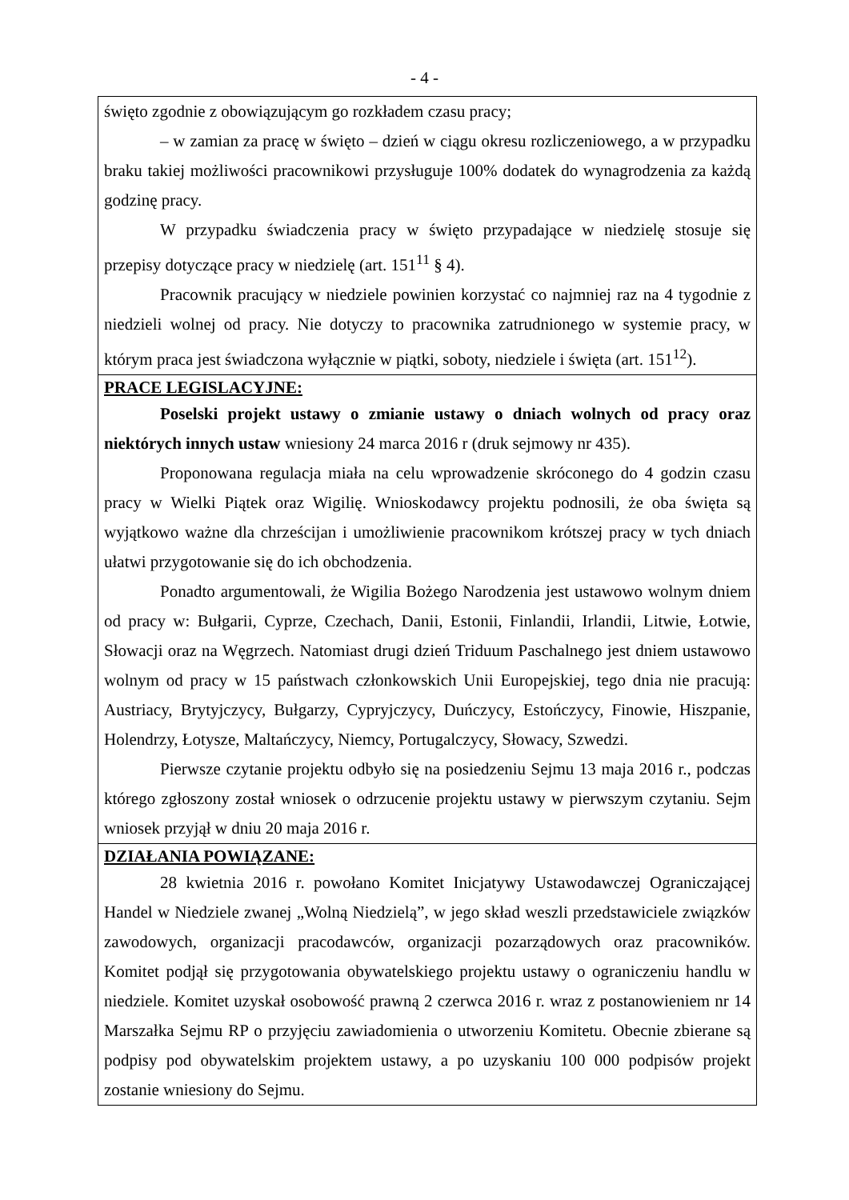- 4 -
święto zgodnie z obowiązującym go rozkładem czasu pracy;
– w zamian za pracę w święto – dzień w ciągu okresu rozliczeniowego, a w przypadku braku takiej możliwości pracownikowi przysługuje 100% dodatek do wynagrodzenia za każdą godzinę pracy.
W przypadku świadczenia pracy w święto przypadające w niedzielę stosuje się przepisy dotyczące pracy w niedzielę (art. 151<sup>11</sup> § 4).
Pracownik pracujący w niedziele powinien korzystać co najmniej raz na 4 tygodnie z niedzieli wolnej od pracy. Nie dotyczy to pracownika zatrudnionego w systemie pracy, w którym praca jest świadczona wyłącznie w piątki, soboty, niedziele i święta (art. 151<sup>12</sup>).
PRACE LEGISLACYJNE:
Poselski projekt ustawy o zmianie ustawy o dniach wolnych od pracy oraz niektórych innych ustaw wniesiony 24 marca 2016 r (druk sejmowy nr 435).
Proponowana regulacja miała na celu wprowadzenie skróconego do 4 godzin czasu pracy w Wielki Piątek oraz Wigilię. Wnioskodawcy projektu podnosili, że oba święta są wyjątkowo ważne dla chrześcijan i umożliwienie pracownikom krótszej pracy w tych dniach ułatwi przygotowanie się do ich obchodzenia.
Ponadto argumentowali, że Wigilia Bożego Narodzenia jest ustawowo wolnym dniem od pracy w: Bułgarii, Cyprze, Czechach, Danii, Estonii, Finlandii, Irlandii, Litwie, Łotwie, Słowacji oraz na Węgrzech. Natomiast drugi dzień Triduum Paschalnego jest dniem ustawowo wolnym od pracy w 15 państwach członkowskich Unii Europejskiej, tego dnia nie pracują: Austriacy, Brytyjczycy, Bułgarzy, Cypryjczycy, Duńczycy, Estończycy, Finowie, Hiszpanie, Holendrzy, Łotysze, Maltańczycy, Niemcy, Portugalczycy, Słowacy, Szwedzi.
Pierwsze czytanie projektu odbyło się na posiedzeniu Sejmu 13 maja 2016 r., podczas którego zgłoszony został wniosek o odrzucenie projektu ustawy w pierwszym czytaniu. Sejm wniosek przyjął w dniu 20 maja 2016 r.
DZIAŁANIA POWIĄZANE:
28 kwietnia 2016 r. powołano Komitet Inicjatywy Ustawodawczej Ograniczającej Handel w Niedziele zwanej „Wolną Niedzielą”, w jego skład weszli przedstawiciele związków zawodowych, organizacji pracodawców, organizacji pozarządowych oraz pracowników. Komitet podjął się przygotowania obywatelskiego projektu ustawy o ograniczeniu handlu w niedziele. Komitet uzyskał osobowość prawną 2 czerwca 2016 r. wraz z postanowieniem nr 14 Marszałka Sejmu RP o przyjęciu zawiadomienia o utworzeniu Komitetu. Obecnie zbierane są podpisy pod obywatelskim projektem ustawy, a po uzyskaniu 100 000 podpisów projekt zostanie wniesiony do Sejmu.